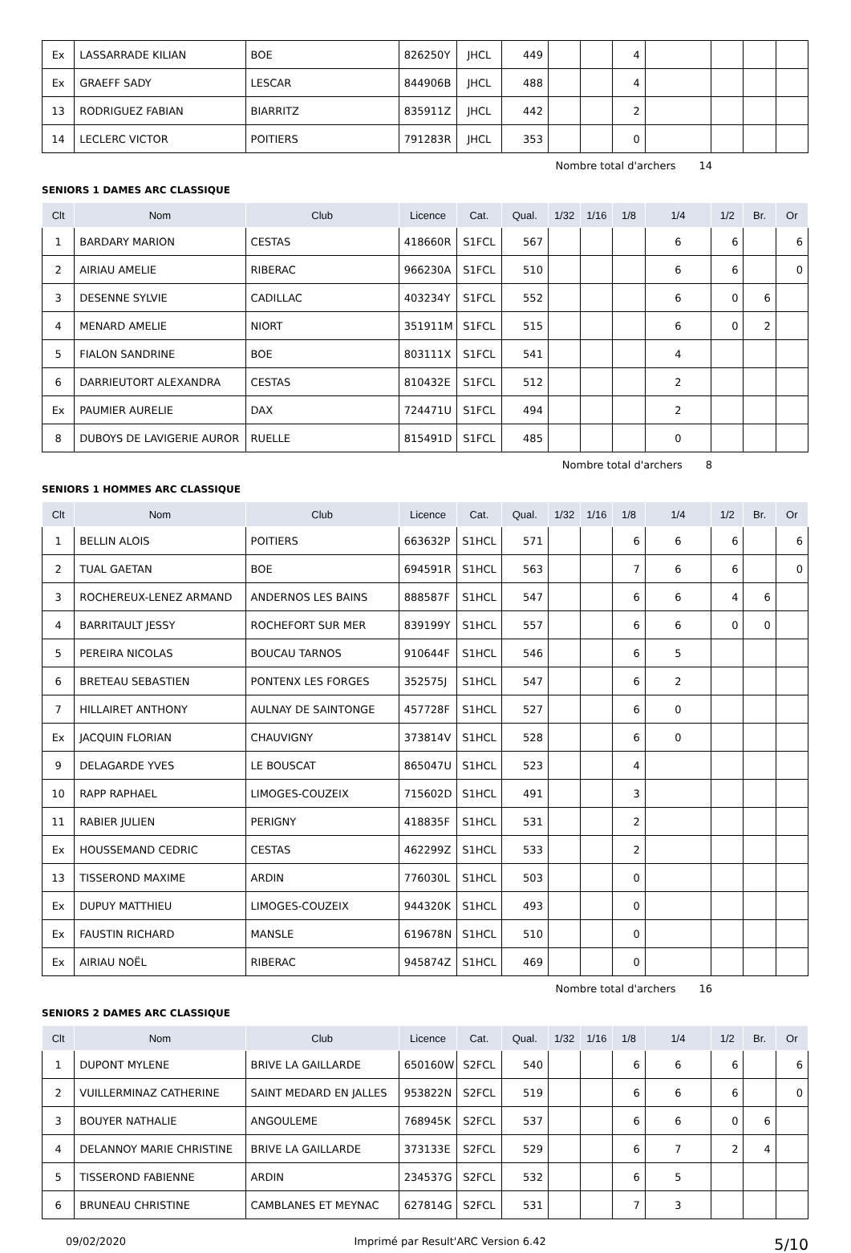| Ex | LASSARRADE KILIAN | BOE | 826250Y | JHCL | 449 | | | 4 | | | | |
| Ex | GRAEFF SADY | LESCAR | 844906B | JHCL | 488 | | | 4 | | | | |
| 13 | RODRIGUEZ FABIAN | BIARRITZ | 835911Z | JHCL | 442 | | | 2 | | | | |
| 14 | LECLERC VICTOR | POITIERS | 791283R | JHCL | 353 | | | 0 | | | | |
Nombre total d'archers 14
SENIORS 1 DAMES ARC CLASSIQUE
| Clt | Nom | Club | Licence | Cat. | Qual. | 1/32 | 1/16 | 1/8 | 1/4 | 1/2 | Br. | Or |
| --- | --- | --- | --- | --- | --- | --- | --- | --- | --- | --- | --- | --- |
| 1 | BARDARY MARION | CESTAS | 418660R | S1FCL | 567 | | | | 6 | 6 | | 6 |
| 2 | AIRIAU AMELIE | RIBERAC | 966230A | S1FCL | 510 | | | | 6 | 6 | | 0 |
| 3 | DESENNE SYLVIE | CADILLAC | 403234Y | S1FCL | 552 | | | | 6 | 0 | 6 | |
| 4 | MENARD AMELIE | NIORT | 351911M | S1FCL | 515 | | | | 6 | 0 | 2 | |
| 5 | FIALON SANDRINE | BOE | 803111X | S1FCL | 541 | | | | 4 | | | |
| 6 | DARRIEUTORT ALEXANDRA | CESTAS | 810432E | S1FCL | 512 | | | | 2 | | | |
| Ex | PAUMIER AURELIE | DAX | 724471U | S1FCL | 494 | | | | 2 | | | |
| 8 | DUBOYS DE LAVIGERIE AUROR | RUELLE | 815491D | S1FCL | 485 | | | | 0 | | | |
Nombre total d'archers 8
SENIORS 1 HOMMES ARC CLASSIQUE
| Clt | Nom | Club | Licence | Cat. | Qual. | 1/32 | 1/16 | 1/8 | 1/4 | 1/2 | Br. | Or |
| --- | --- | --- | --- | --- | --- | --- | --- | --- | --- | --- | --- | --- |
| 1 | BELLIN ALOIS | POITIERS | 663632P | S1HCL | 571 | | | 6 | 6 | 6 | | 6 |
| 2 | TUAL GAETAN | BOE | 694591R | S1HCL | 563 | | | 7 | 6 | 6 | | 0 |
| 3 | ROCHEREUX-LENEZ ARMAND | ANDERNOS LES BAINS | 888587F | S1HCL | 547 | | | 6 | 6 | 4 | 6 | |
| 4 | BARRITAULT JESSY | ROCHEFORT SUR MER | 839199Y | S1HCL | 557 | | | 6 | 6 | 0 | 0 | |
| 5 | PEREIRA NICOLAS | BOUCAU TARNOS | 910644F | S1HCL | 546 | | | 6 | 5 | | | |
| 6 | BRETEAU SEBASTIEN | PONTENX LES FORGES | 352575J | S1HCL | 547 | | | 6 | 2 | | | |
| 7 | HILLAIRET ANTHONY | AULNAY DE SAINTONGE | 457728F | S1HCL | 527 | | | 6 | 0 | | | |
| Ex | JACQUIN FLORIAN | CHAUVIGNY | 373814V | S1HCL | 528 | | | 6 | 0 | | | |
| 9 | DELAGARDE YVES | LE BOUSCAT | 865047U | S1HCL | 523 | | | 4 | | | | |
| 10 | RAPP RAPHAEL | LIMOGES-COUZEIX | 715602D | S1HCL | 491 | | | 3 | | | | |
| 11 | RABIER JULIEN | PERIGNY | 418835F | S1HCL | 531 | | | 2 | | | | |
| Ex | HOUSSEMAND CEDRIC | CESTAS | 462299Z | S1HCL | 533 | | | 2 | | | | |
| 13 | TISSEROND MAXIME | ARDIN | 776030L | S1HCL | 503 | | | 0 | | | | |
| Ex | DUPUY MATTHIEU | LIMOGES-COUZEIX | 944320K | S1HCL | 493 | | | 0 | | | | |
| Ex | FAUSTIN RICHARD | MANSLE | 619678N | S1HCL | 510 | | | 0 | | | | |
| Ex | AIRIAU NOËL | RIBERAC | 945874Z | S1HCL | 469 | | | 0 | | | | |
Nombre total d'archers 16
SENIORS 2 DAMES ARC CLASSIQUE
| Clt | Nom | Club | Licence | Cat. | Qual. | 1/32 | 1/16 | 1/8 | 1/4 | 1/2 | Br. | Or |
| --- | --- | --- | --- | --- | --- | --- | --- | --- | --- | --- | --- | --- |
| 1 | DUPONT MYLENE | BRIVE LA GAILLARDE | 650160W | S2FCL | 540 | | | 6 | 6 | 6 | | 6 |
| 2 | VUILLERMINAZ CATHERINE | SAINT MEDARD EN JALLES | 953822N | S2FCL | 519 | | | 6 | 6 | 6 | | 0 |
| 3 | BOUYER NATHALIE | ANGOULEME | 768945K | S2FCL | 537 | | | 6 | 6 | 0 | 6 | |
| 4 | DELANNOY MARIE CHRISTINE | BRIVE LA GAILLARDE | 373133E | S2FCL | 529 | | | 6 | 7 | 2 | 4 | |
| 5 | TISSEROND FABIENNE | ARDIN | 234537G | S2FCL | 532 | | | 6 | 5 | | | |
| 6 | BRUNEAU CHRISTINE | CAMBLANES ET MEYNAC | 627814G | S2FCL | 531 | | | 7 | 3 | | | |
09/02/2020 Imprimé par Result'ARC Version 6.42 5/10